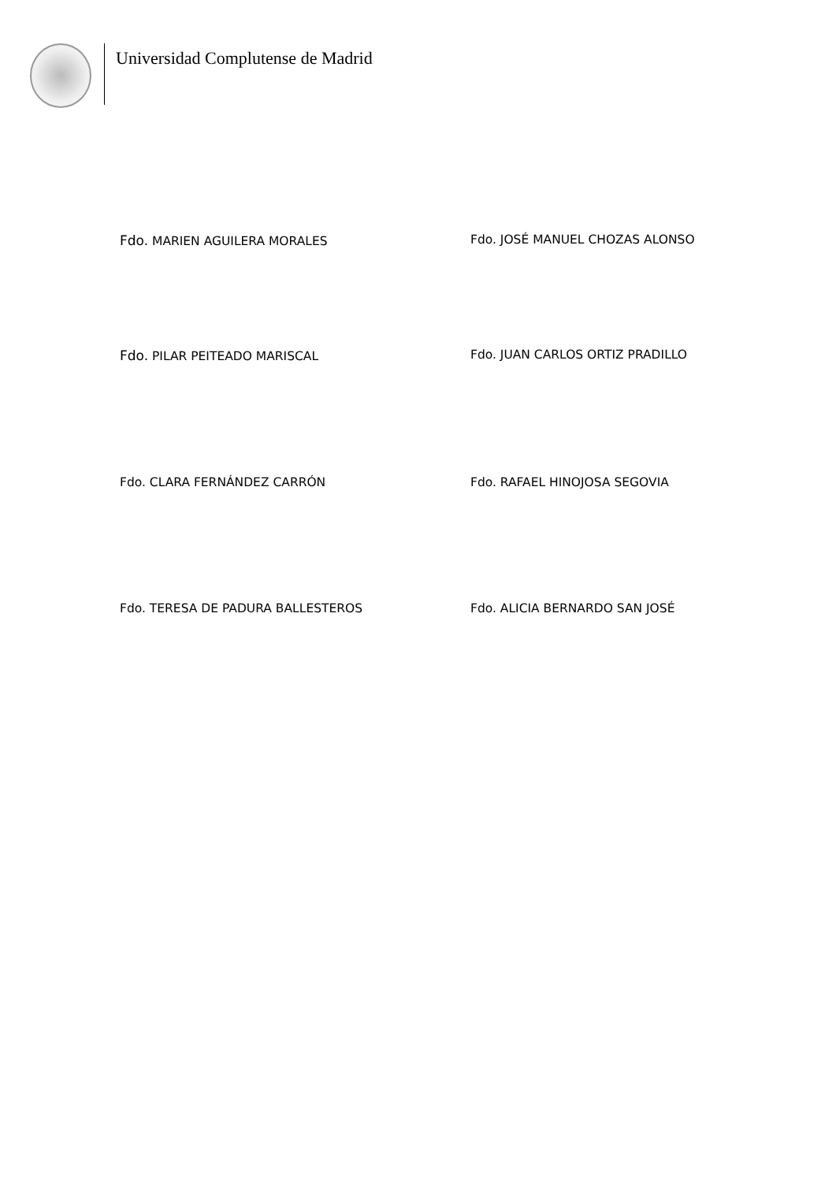Universidad Complutense de Madrid
Fdo. MARIEN AGUILERA MORALES Fdo. JOSÉ MANUEL CHOZAS ALONSO
Fdo. PILAR PEITEADO MARISCAL Fdo. JUAN CARLOS ORTIZ PRADILLO
Fdo. CLARA FERNÁNDEZ CARRÓN Fdo. RAFAEL HINOJOSA SEGOVIA
Fdo. TERESA DE PADURA BALLESTEROS Fdo. ALICIA BERNARDO SAN JOSÉ